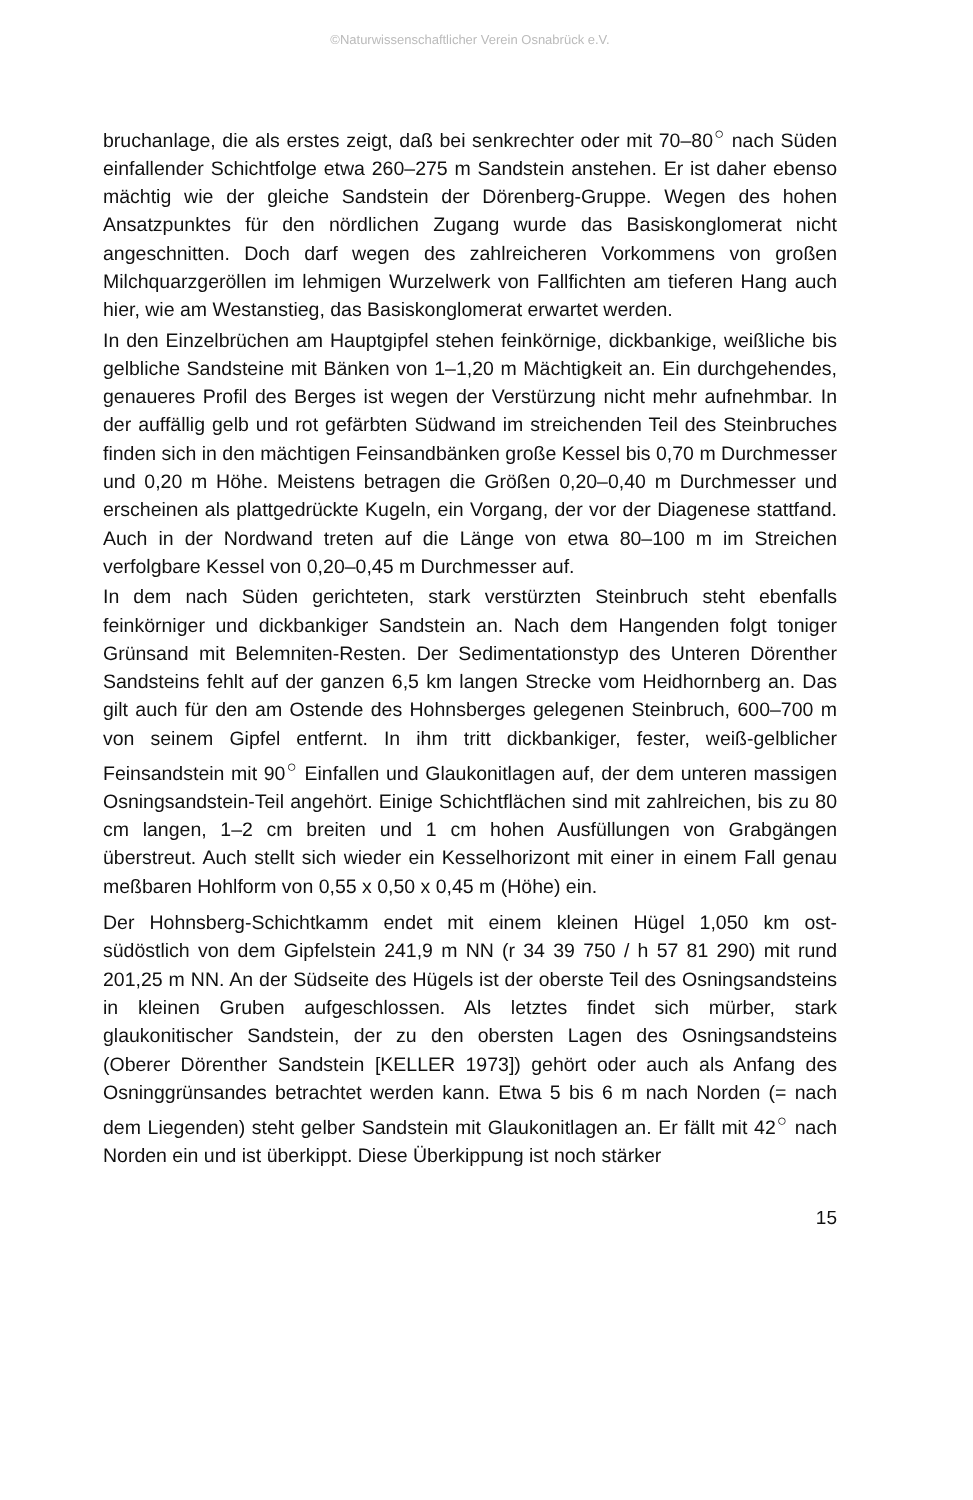©Naturwissenschaftlicher Verein Osnabrück e.V.
bruchanlage, die als erstes zeigt, daß bei senkrechter oder mit 70–80<sup>○</sup> nach Süden einfallender Schichtfolge etwa 260–275 m Sandstein anstehen. Er ist daher ebenso mächtig wie der gleiche Sandstein der Dörenberg-Gruppe. Wegen des hohen Ansatzpunktes für den nördlichen Zugang wurde das Basiskonglomerat nicht angeschnitten. Doch darf wegen des zahlreicheren Vorkommens von großen Milchquarzgeröllen im lehmigen Wurzelwerk von Fallfichten am tieferen Hang auch hier, wie am Westanstieg, das Basiskonglomerat erwartet werden.
In den Einzelbrüchen am Hauptgipfel stehen feinkörnige, dickbankige, weißliche bis gelbliche Sandsteine mit Bänken von 1–1,20 m Mächtigkeit an. Ein durchgehendes, genaueres Profil des Berges ist wegen der Verstürzung nicht mehr aufnehmbar. In der auffällig gelb und rot gefärbten Südwand im streichenden Teil des Steinbruches finden sich in den mächtigen Feinsandbänken große Kessel bis 0,70 m Durchmesser und 0,20 m Höhe. Meistens betragen die Größen 0,20–0,40 m Durchmesser und erscheinen als plattgedrückte Kugeln, ein Vorgang, der vor der Diagenese stattfand. Auch in der Nordwand treten auf die Länge von etwa 80–100 m im Streichen verfolgbare Kessel von 0,20–0,45 m Durchmesser auf.
In dem nach Süden gerichteten, stark verstürzten Steinbruch steht ebenfalls feinkörniger und dickbankiger Sandstein an. Nach dem Hangenden folgt toniger Grünsand mit Belemniten-Resten. Der Sedimentationstyp des Unteren Dörenther Sandsteins fehlt auf der ganzen 6,5 km langen Strecke vom Heidhornberg an. Das gilt auch für den am Ostende des Hohnsberges gelegenen Steinbruch, 600–700 m von seinem Gipfel entfernt. In ihm tritt dickbankiger, fester, weiß-gelblicher Feinsandstein mit 90<sup>○</sup> Einfallen und Glaukonitlagen auf, der dem unteren massigen Osningsandstein-Teil angehört. Einige Schichtflächen sind mit zahlreichen, bis zu 80 cm langen, 1–2 cm breiten und 1 cm hohen Ausfüllungen von Grabgängen überstreut. Auch stellt sich wieder ein Kesselhorizont mit einer in einem Fall genau meßbaren Hohlform von 0,55 x 0,50 x 0,45 m (Höhe) ein.
Der Hohnsberg-Schichtkamm endet mit einem kleinen Hügel 1,050 km ost- südöstlich von dem Gipfelstein 241,9 m NN (r 34 39 750 / h 57 81 290) mit rund 201,25 m NN. An der Südseite des Hügels ist der oberste Teil des Osningsandsteins in kleinen Gruben aufgeschlossen. Als letztes findet sich mürber, stark glaukonitischer Sandstein, der zu den obersten Lagen des Osningsandsteins (Oberer Dörenther Sandstein [KELLER 1973]) gehört oder auch als Anfang des Osninggrünsandes betrachtet werden kann. Etwa 5 bis 6 m nach Norden (= nach dem Liegenden) steht gelber Sandstein mit Glaukonitlagen an. Er fällt mit 42<sup>○</sup> nach Norden ein und ist überkippt. Diese Überkippung ist noch stärker
15